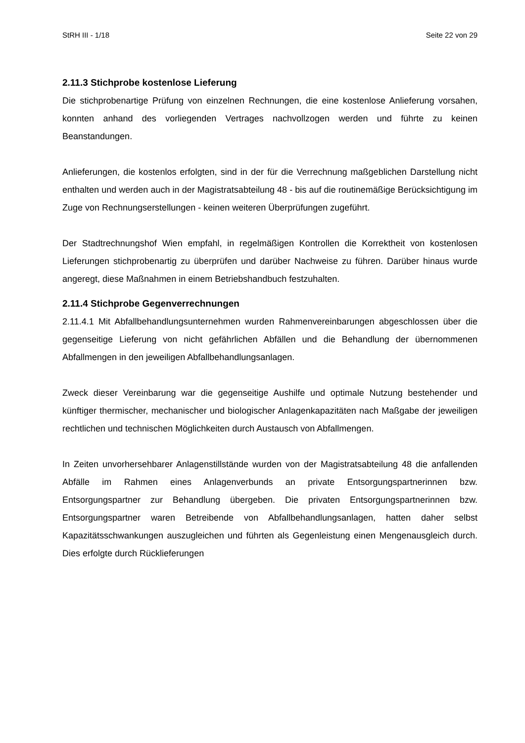StRH III - 1/18 Seite 22 von 29
2.11.3 Stichprobe kostenlose Lieferung
Die stichprobenartige Prüfung von einzelnen Rechnungen, die eine kostenlose Anlieferung vorsahen, konnten anhand des vorliegenden Vertrages nachvollzogen werden und führte zu keinen Beanstandungen.
Anlieferungen, die kostenlos erfolgten, sind in der für die Verrechnung maßgeblichen Darstellung nicht enthalten und werden auch in der Magistratsabteilung 48 - bis auf die routinemäßige Berücksichtigung im Zuge von Rechnungserstellungen - keinen weiteren Überprüfungen zugeführt.
Der Stadtrechnungshof Wien empfahl, in regelmäßigen Kontrollen die Korrektheit von kostenlosen Lieferungen stichprobenartig zu überprüfen und darüber Nachweise zu führen. Darüber hinaus wurde angeregt, diese Maßnahmen in einem Betriebshandbuch festzuhalten.
2.11.4 Stichprobe Gegenverrechnungen
2.11.4.1 Mit Abfallbehandlungsunternehmen wurden Rahmenvereinbarungen abgeschlossen über die gegenseitige Lieferung von nicht gefährlichen Abfällen und die Behandlung der übernommenen Abfallmengen in den jeweiligen Abfallbehandlungsanlagen.
Zweck dieser Vereinbarung war die gegenseitige Aushilfe und optimale Nutzung bestehender und künftiger thermischer, mechanischer und biologischer Anlagenkapazitäten nach Maßgabe der jeweiligen rechtlichen und technischen Möglichkeiten durch Austausch von Abfallmengen.
In Zeiten unvorhersehbarer Anlagenstillstände wurden von der Magistratsabteilung 48 die anfallenden Abfälle im Rahmen eines Anlagenverbunds an private Entsorgungspartnerinnen bzw. Entsorgungspartner zur Behandlung übergeben. Die privaten Entsorgungspartnerinnen bzw. Entsorgungspartner waren Betreibende von Abfallbehandlungsanlagen, hatten daher selbst Kapazitätsschwankungen auszugleichen und führten als Gegenleistung einen Mengenausgleich durch. Dies erfolgte durch Rücklieferungen